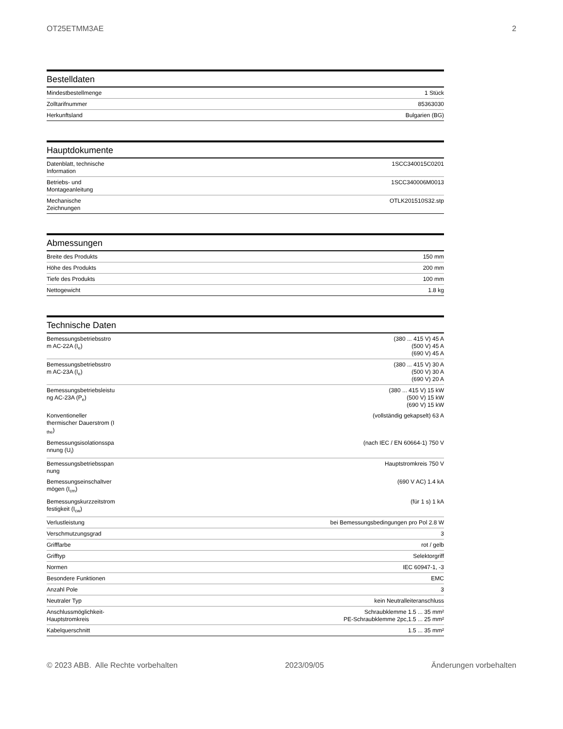OT25ETMM3AE 2
Bestelldaten
| Mindestbestellmenge | 1 Stück |
| Zolltarifnummer | 85363030 |
| Herkunftsland | Bulgarien (BG) |
Hauptdokumente
| Datenblatt, technische Information | 1SCC340015C0201 |
| Betriebs- und Montageanleitung | 1SCC340006M0013 |
| Mechanische Zeichnungen | OTLK201510S32.stp |
Abmessungen
| Breite des Produkts | 150 mm |
| Höhe des Produkts | 200 mm |
| Tiefe des Produkts | 100 mm |
| Nettogewicht | 1.8 kg |
Technische Daten
| Bemessungsbetriebsstro m AC-22A (I<sub>e</sub>) | (380 ... 415 V) 45 A (500 V) 45 A (690 V) 45 A |
| Bemessungsbetriebsstro m AC-23A (I<sub>e</sub>) | (380 ... 415 V) 30 A (500 V) 30 A (690 V) 20 A |
| Bemessungsbetriebsleistu ng AC-23A (P<sub>e</sub>) | (380 ... 415 V) 15 kW (500 V) 15 kW (690 V) 15 kW |
| Konventioneller thermischer Dauerstrom (I <sub>the</sub>) | (vollständig gekapselt) 63 A |
| Bemessungsisolationsspa nnung (U<sub>i</sub>) | (nach IEC / EN 60664-1) 750 V |
| Bemessungsbetriebsspan nung | Hauptstromkreis 750 V |
| Bemessungseinschaltver mögen (I<sub>cm</sub>) | (690 V AC) 1.4 kA |
| Bemessungskurzzeitstrom festigkeit (I<sub>cw</sub>) | (für 1 s) 1 kA |
| Verlustleistung | bei Bemessungsbedingungen pro Pol 2.8 W |
| Verschmutzungsgrad | 3 |
| Grifffarbe | rot / gelb |
| Grifftyp | Selektorgriff |
| Normen | IEC 60947-1, -3 |
| Besondere Funktionen | EMC |
| Anzahl Pole | 3 |
| Neutraler Typ | kein Neutralleiteranschluss |
| Anschlussmöglichkeit- Hauptstromkreis | Schraubklemme 1.5 ... 35 mm² PE-Schraubklemme 2pc,1.5 ... 25 mm² |
| Kabelquerschnitt | 1.5 ... 35 mm² |
© 2023 ABB. Alle Rechte vorbehalten 2023/09/05 Änderungen vorbehalten